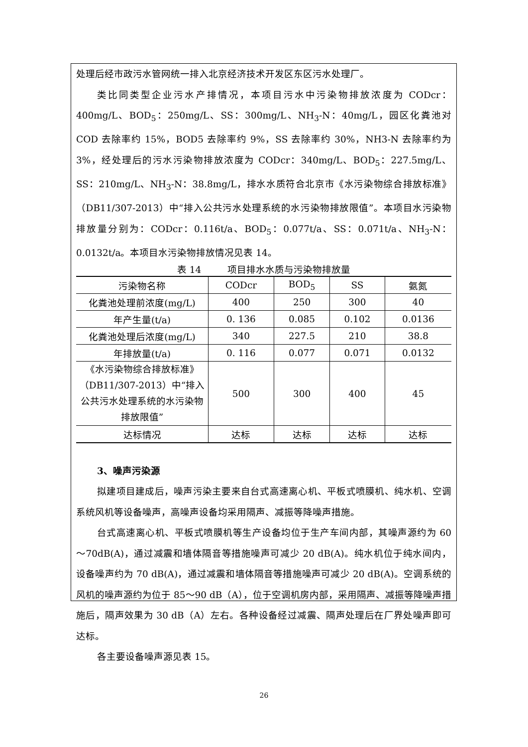处理后经市政污水管网统一排入北京经济技术开发区东区污水处理厂。
类比同类型企业污水产排情况，本项目污水中污染物排放浓度为 CODcr：400mg/L、BOD<sub>5</sub>：250mg/L、SS：300mg/L、NH<sub>3</sub>-N：40mg/L，园区化粪池对 COD 去除率约 15%，BOD5 去除率约 9%，SS 去除率约 30%，NH3-N 去除率约为 3%，经处理后的污水污染物排放浓度为 CODcr：340mg/L、BOD<sub>5</sub>：227.5mg/L、SS：210mg/L、NH<sub>3</sub>-N：38.8mg/L，排水水质符合北京市《水污染物综合排放标准》（DB11/307-2013）中“排入公共污水处理系统的水污染物排放限值”。本项目水污染物排放量分别为：CODcr：0.116t/a、BOD<sub>5</sub>：0.077t/a、SS：0.071t/a、NH<sub>3</sub>-N：0.0132t/a。本项目水污染物排放情况见表 14。
表 14 项目排水水质与污染物排放量
| 污染物名称 | CODcr | BOD<sub>5</sub> | SS | 氨氮 |
| --- | --- | --- | --- | --- |
| 化粪池处理前浓度(mg/L) | 400 | 250 | 300 | 40 |
| 年产生量(t/a) | 0. 136 | 0.085 | 0.102 | 0.0136 |
| 化粪池处理后浓度(mg/L) | 340 | 227.5 | 210 | 38.8 |
| 年排放量(t/a) | 0. 116 | 0.077 | 0.071 | 0.0132 |
| 《水污染物综合排放标准》（DB11/307-2013）中“排入公共污水处理系统的水污染物排放限值” | 500 | 300 | 400 | 45 |
| 达标情况 | 达标 | 达标 | 达标 | 达标 |
3、噪声污染源
拟建项目建成后，噪声污染主要来自台式高速离心机、平板式喷膜机、纯水机、空调系统风机等设备噪声，高噪声设备均采用隔声、减振等降噪声措施。
台式高速离心机、平板式喷膜机等生产设备均位于生产车间内部，其噪声源约为 60～70dB(A)，通过减震和墙体隔音等措施噪声可减少 20 dB(A)。纯水机位于纯水间内，设备噪声约为 70 dB(A)，通过减震和墙体隔音等措施噪声可减少 20 dB(A)。空调系统的风机的噪声源约为位于 85～90 dB（A），位于空调机房内部，采用隔声、减振等降噪声措施后，隔声效果为 30 dB（A）左右。各种设备经过减震、隔声处理后在厂界处噪声即可达标。
各主要设备噪声源见表 15。
26